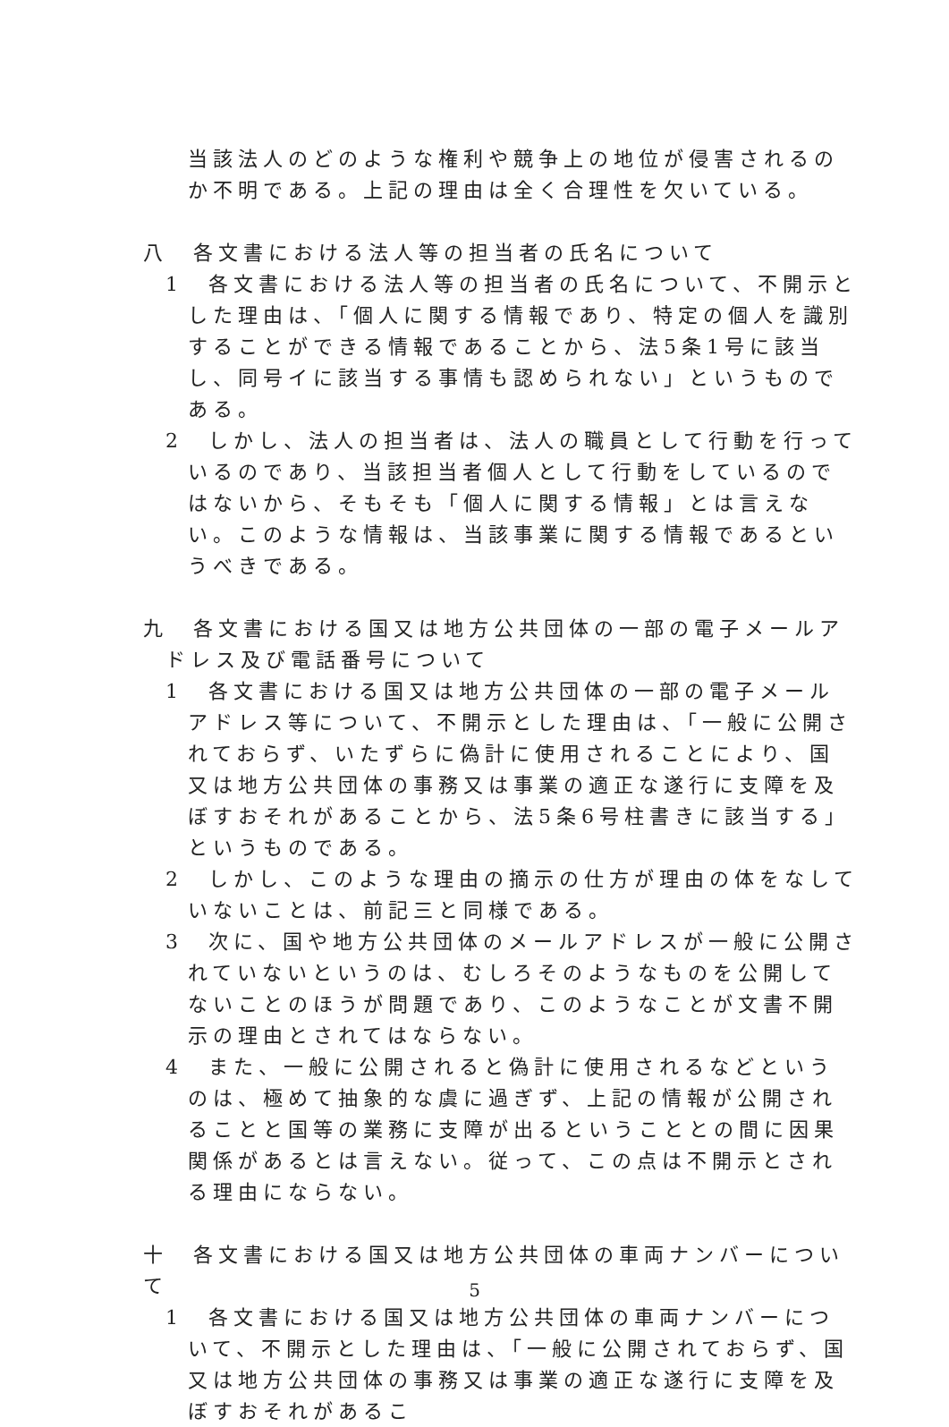当該法人のどのような権利や競争上の地位が侵害されるのか不明である。上記の理由は全く合理性を欠いている。
八　各文書における法人等の担当者の氏名について
1　各文書における法人等の担当者の氏名について、不開示とした理由は、「個人に関する情報であり、特定の個人を識別することができる情報であることから、法5条1号に該当し、同号イに該当する事情も認められない」というものである。
2　しかし、法人の担当者は、法人の職員として行動を行っているのであり、当該担当者個人として行動をしているのではないから、そもそも「個人に関する情報」とは言えない。このような情報は、当該事業に関する情報であるというべきである。
九　各文書における国又は地方公共団体の一部の電子メールアドレス及び電話番号について
1　各文書における国又は地方公共団体の一部の電子メールアドレス等について、不開示とした理由は、「一般に公開されておらず、いたずらに偽計に使用されることにより、国又は地方公共団体の事務又は事業の適正な遂行に支障を及ぼすおそれがあることから、法5条6号柱書きに該当する」というものである。
2　しかし、このような理由の摘示の仕方が理由の体をなしていないことは、前記三と同様である。
3　次に、国や地方公共団体のメールアドレスが一般に公開されていないというのは、むしろそのようなものを公開してないことのほうが問題であり、このようなことが文書不開示の理由とされてはならない。
4　また、一般に公開されると偽計に使用されるなどというのは、極めて抽象的な虞に過ぎず、上記の情報が公開されることと国等の業務に支障が出るということとの間に因果関係があるとは言えない。従って、この点は不開示とされる理由にならない。
十　各文書における国又は地方公共団体の車両ナンバーについて
1　各文書における国又は地方公共団体の車両ナンバーについて、不開示とした理由は、「一般に公開されておらず、国又は地方公共団体の事務又は事業の適正な遂行に支障を及ぼすおそれがあるこ
5